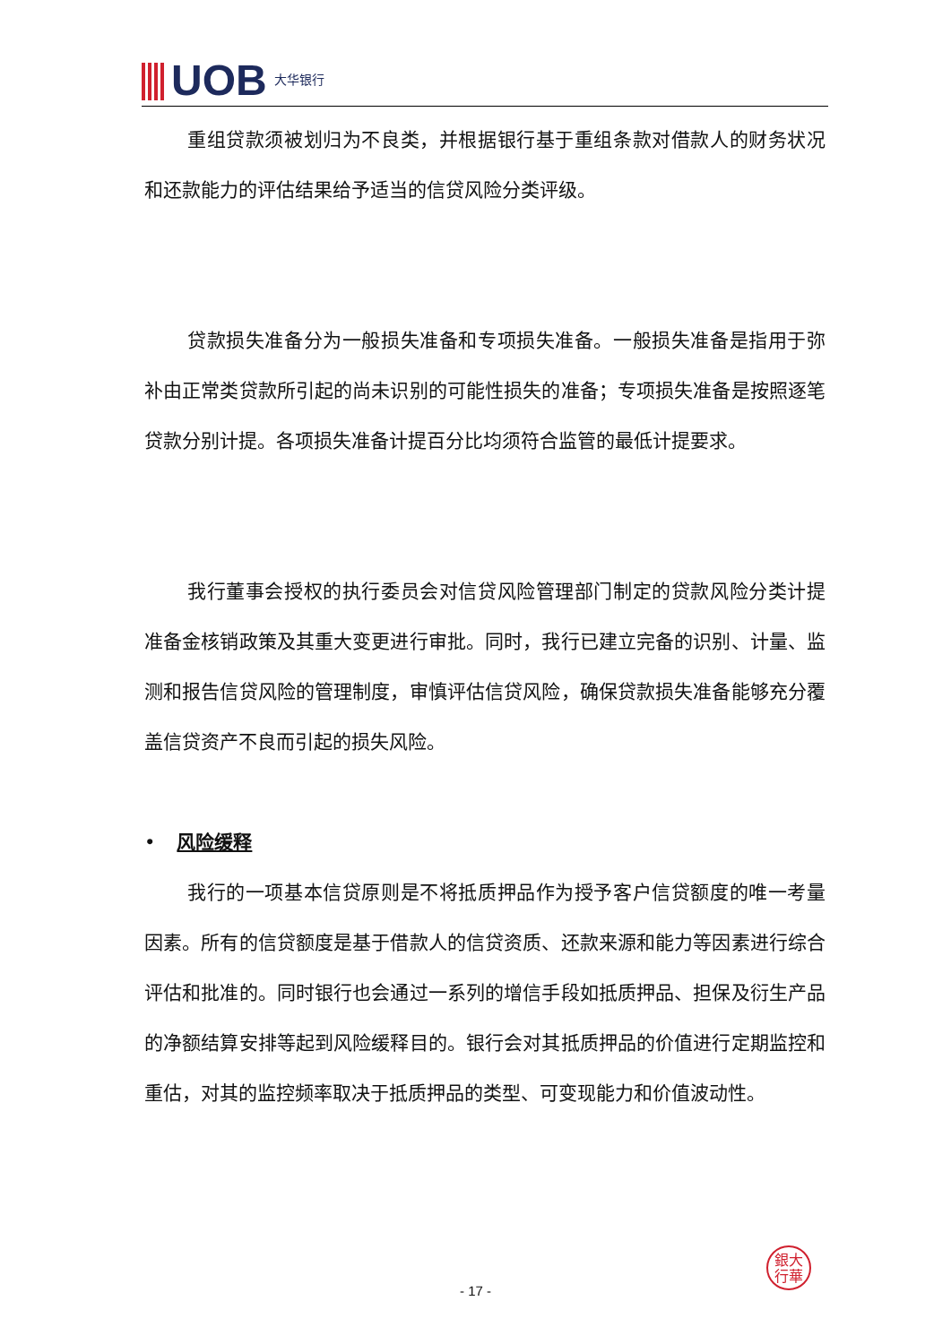UOB 大华银行
重组贷款须被划归为不良类，并根据银行基于重组条款对借款人的财务状况和还款能力的评估结果给予适当的信贷风险分类评级。
贷款损失准备分为一般损失准备和专项损失准备。一般损失准备是指用于弥补由正常类贷款所引起的尚未识别的可能性损失的准备；专项损失准备是按照逐笔贷款分别计提。各项损失准备计提百分比均须符合监管的最低计提要求。
我行董事会授权的执行委员会对信贷风险管理部门制定的贷款风险分类计提准备金核销政策及其重大变更进行审批。同时，我行已建立完备的识别、计量、监测和报告信贷风险的管理制度，审慎评估信贷风险，确保贷款损失准备能够充分覆盖信贷资产不良而引起的损失风险。
• 风险缓释
我行的一项基本信贷原则是不将抵质押品作为授予客户信贷额度的唯一考量因素。所有的信贷额度是基于借款人的信贷资质、还款来源和能力等因素进行综合评估和批准的。同时银行也会通过一系列的增信手段如抵质押品、担保及衍生产品的净额结算安排等起到风险缓释目的。银行会对其抵质押品的价值进行定期监控和重估，对其的监控频率取决于抵质押品的类型、可变现能力和价值波动性。
銀大
行華
- 17 -